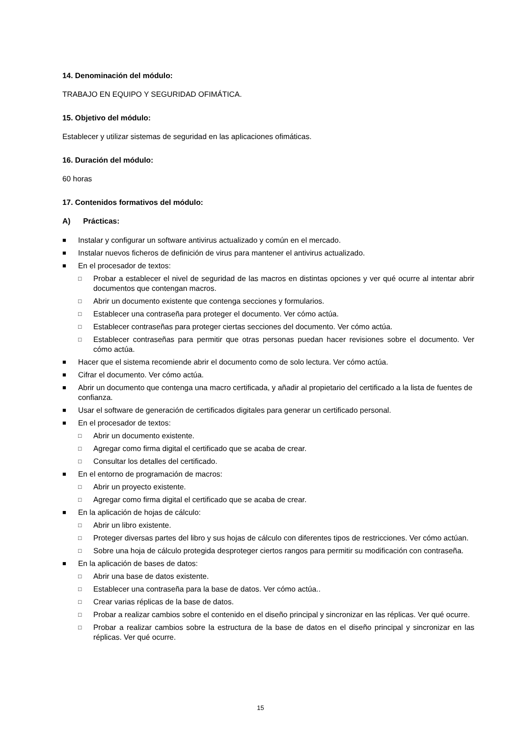14. Denominación del módulo:
TRABAJO EN EQUIPO Y SEGURIDAD OFIMÁTICA.
15. Objetivo del módulo:
Establecer y utilizar sistemas de seguridad en las aplicaciones ofimáticas.
16. Duración del módulo:
60 horas
17. Contenidos formativos del módulo:
A) Prácticas:
■ Instalar y configurar un software antivirus actualizado y común en el mercado.
■ Instalar nuevos ficheros de definición de virus para mantener el antivirus actualizado.
■ En el procesador de textos:
□ Probar a establecer el nivel de seguridad de las macros en distintas opciones y ver qué ocurre al intentar abrir documentos que contengan macros.
□ Abrir un documento existente que contenga secciones y formularios.
□ Establecer una contraseña para proteger el documento. Ver cómo actúa.
□ Establecer contraseñas para proteger ciertas secciones del documento. Ver cómo actúa.
□ Establecer contraseñas para permitir que otras personas puedan hacer revisiones sobre el documento. Ver cómo actúa.
■ Hacer que el sistema recomiende abrir el documento como de solo lectura. Ver cómo actúa.
■ Cifrar el documento. Ver cómo actúa.
■ Abrir un documento que contenga una macro certificada, y añadir al propietario del certificado a la lista de fuentes de confianza.
■ Usar el software de generación de certificados digitales para generar un certificado personal.
■ En el procesador de textos:
□ Abrir un documento existente.
□ Agregar como firma digital el certificado que se acaba de crear.
□ Consultar los detalles del certificado.
■ En el entorno de programación de macros:
□ Abrir un proyecto existente.
□ Agregar como firma digital el certificado que se acaba de crear.
■ En la aplicación de hojas de cálculo:
□ Abrir un libro existente.
□ Proteger diversas partes del libro y sus hojas de cálculo con diferentes tipos de restricciones. Ver cómo actúan.
□ Sobre una hoja de cálculo protegida desproteger ciertos rangos para permitir su modificación con contraseña.
■ En la aplicación de bases de datos:
□ Abrir una base de datos existente.
□ Establecer una contraseña para la base de datos. Ver cómo actúa..
□ Crear varias réplicas de la base de datos.
□ Probar a realizar cambios sobre el contenido en el diseño principal y sincronizar en las réplicas. Ver qué ocurre.
□ Probar a realizar cambios sobre la estructura de la base de datos en el diseño principal y sincronizar en las réplicas. Ver qué ocurre.
15